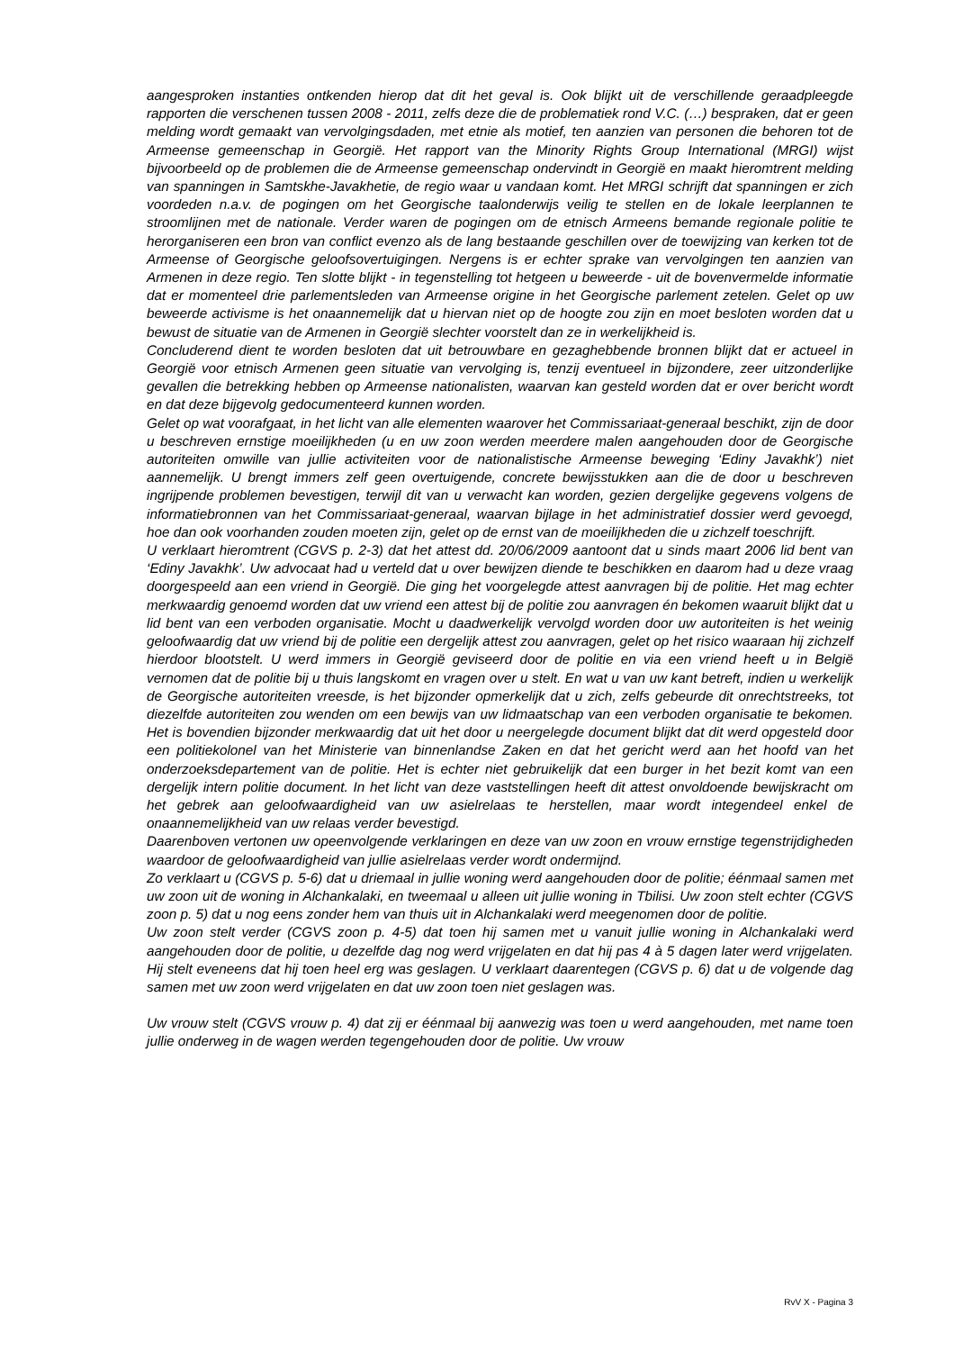aangesproken instanties ontkenden hierop dat dit het geval is. Ook blijkt uit de verschillende geraadpleegde rapporten die verschenen tussen 2008 - 2011, zelfs deze die de problematiek rond V.C. (…) bespraken, dat er geen melding wordt gemaakt van vervolgingsdaden, met etnie als motief, ten aanzien van personen die behoren tot de Armeense gemeenschap in Georgië. Het rapport van the Minority Rights Group International (MRGI) wijst bijvoorbeeld op de problemen die de Armeense gemeenschap ondervindt in Georgië en maakt hieromtrent melding van spanningen in Samtskhe-Javakhetie, de regio waar u vandaan komt. Het MRGI schrijft dat spanningen er zich voordeden n.a.v. de pogingen om het Georgische taalonderwijs veilig te stellen en de lokale leerplannen te stroomlijnen met de nationale. Verder waren de pogingen om de etnisch Armeens bemande regionale politie te herorganiseren een bron van conflict evenzo als de lang bestaande geschillen over de toewijzing van kerken tot de Armeense of Georgische geloofsovertuigingen. Nergens is er echter sprake van vervolgingen ten aanzien van Armenen in deze regio. Ten slotte blijkt - in tegenstelling tot hetgeen u beweerde - uit de bovenvermelde informatie dat er momenteel drie parlementsleden van Armeense origine in het Georgische parlement zetelen. Gelet op uw beweerde activisme is het onaannemelijk dat u hiervan niet op de hoogte zou zijn en moet besloten worden dat u bewust de situatie van de Armenen in Georgië slechter voorstelt dan ze in werkelijkheid is.
Concluderend dient te worden besloten dat uit betrouwbare en gezaghebbende bronnen blijkt dat er actueel in Georgië voor etnisch Armenen geen situatie van vervolging is, tenzij eventueel in bijzondere, zeer uitzonderlijke gevallen die betrekking hebben op Armeense nationalisten, waarvan kan gesteld worden dat er over bericht wordt en dat deze bijgevolg gedocumenteerd kunnen worden.
Gelet op wat voorafgaat, in het licht van alle elementen waarover het Commissariaat-generaal beschikt, zijn de door u beschreven ernstige moeilijkheden (u en uw zoon werden meerdere malen aangehouden door de Georgische autoriteiten omwille van jullie activiteiten voor de nationalistische Armeense beweging ‘Ediny Javakhk’) niet aannemelijk. U brengt immers zelf geen overtuigende, concrete bewijsstukken aan die de door u beschreven ingrijpende problemen bevestigen, terwijl dit van u verwacht kan worden, gezien dergelijke gegevens volgens de informatiebronnen van het Commissariaat-generaal, waarvan bijlage in het administratief dossier werd gevoegd, hoe dan ook voorhanden zouden moeten zijn, gelet op de ernst van de moeilijkheden die u zichzelf toeschrijft.
U verklaart hieromtrent (CGVS p. 2-3) dat het attest dd. 20/06/2009 aantoont dat u sinds maart 2006 lid bent van ‘Ediny Javakhk’. Uw advocaat had u verteld dat u over bewijzen diende te beschikken en daarom had u deze vraag doorgespeeld aan een vriend in Georgië. Die ging het voorgelegde attest aanvragen bij de politie. Het mag echter merkwaardig genoemd worden dat uw vriend een attest bij de politie zou aanvragen én bekomen waaruit blijkt dat u lid bent van een verboden organisatie. Mocht u daadwerkelijk vervolgd worden door uw autoriteiten is het weinig geloofwaardig dat uw vriend bij de politie een dergelijk attest zou aanvragen, gelet op het risico waaraan hij zichzelf hierdoor blootstelt. U werd immers in Georgië geviseerd door de politie en via een vriend heeft u in België vernomen dat de politie bij u thuis langskomt en vragen over u stelt. En wat u van uw kant betreft, indien u werkelijk de Georgische autoriteiten vreesde, is het bijzonder opmerkelijk dat u zich, zelfs gebeurde dit onrechtstreeks, tot diezelfde autoriteiten zou wenden om een bewijs van uw lidmaatschap van een verboden organisatie te bekomen. Het is bovendien bijzonder merkwaardig dat uit het door u neergelegde document blijkt dat dit werd opgesteld door een politiekolonel van het Ministerie van binnenlandse Zaken en dat het gericht werd aan het hoofd van het onderzoeksdepartement van de politie. Het is echter niet gebruikelijk dat een burger in het bezit komt van een dergelijk intern politie document. In het licht van deze vaststellingen heeft dit attest onvoldoende bewijskracht om het gebrek aan geloofwaardigheid van uw asielrelaas te herstellen, maar wordt integendeel enkel de onaannemelijkheid van uw relaas verder bevestigd.
Daarenboven vertonen uw opeenvolgende verklaringen en deze van uw zoon en vrouw ernstige tegenstrijdigheden waardoor de geloofwaardigheid van jullie asielrelaas verder wordt ondermijnd.
Zo verklaart u (CGVS p. 5-6) dat u driemaal in jullie woning werd aangehouden door de politie; éénmaal samen met uw zoon uit de woning in Alchankalaki, en tweemaal u alleen uit jullie woning in Tbilisi. Uw zoon stelt echter (CGVS zoon p. 5) dat u nog eens zonder hem van thuis uit in Alchankalaki werd meegenomen door de politie.
Uw zoon stelt verder (CGVS zoon p. 4-5) dat toen hij samen met u vanuit jullie woning in Alchankalaki werd aangehouden door de politie, u dezelfde dag nog werd vrijgelaten en dat hij pas 4 à 5 dagen later werd vrijgelaten. Hij stelt eveneens dat hij toen heel erg was geslagen. U verklaart daarentegen (CGVS p. 6) dat u de volgende dag samen met uw zoon werd vrijgelaten en dat uw zoon toen niet geslagen was.
Uw vrouw stelt (CGVS vrouw p. 4) dat zij er éénmaal bij aanwezig was toen u werd aangehouden, met name toen jullie onderweg in de wagen werden tegengehouden door de politie. Uw vrouw
RvV X - Pagina 3